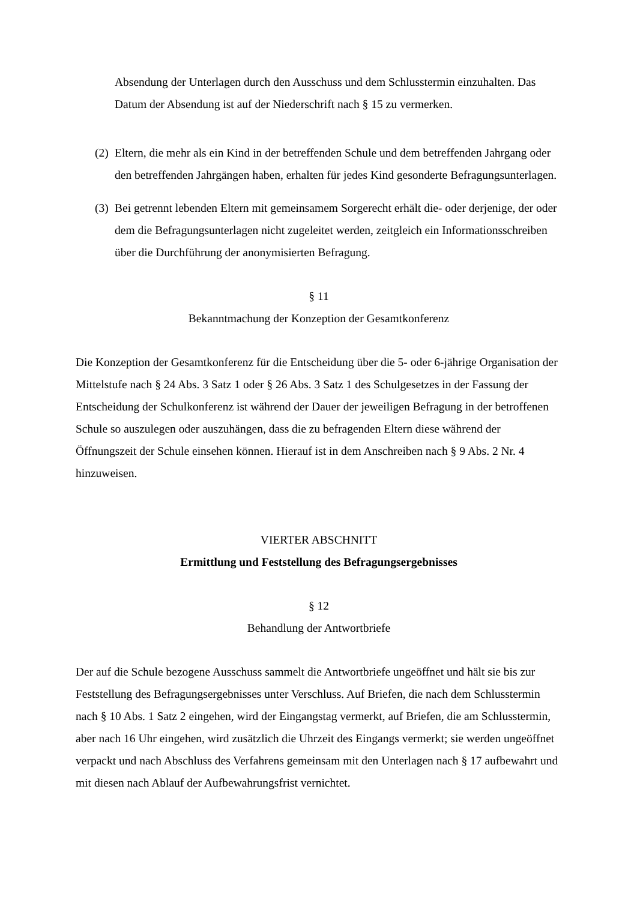Absendung der Unterlagen durch den Ausschuss und dem Schlusstermin einzuhalten. Das Datum der Absendung ist auf der Niederschrift nach § 15 zu vermerken.
(2)
Eltern, die mehr als ein Kind in der betreffenden Schule und dem betreffenden Jahrgang oder den betreffenden Jahrgängen haben, erhalten für jedes Kind gesonderte Befragungsunterlagen.
(3)
Bei getrennt lebenden Eltern mit gemeinsamem Sorgerecht erhält die- oder derjenige, der oder dem die Befragungsunterlagen nicht zugeleitet werden, zeitgleich ein Informationsschreiben über die Durchführung der anonymisierten Befragung.
§ 11
Bekanntmachung der Konzeption der Gesamtkonferenz
Die Konzeption der Gesamtkonferenz für die Entscheidung über die 5- oder 6-jährige Organisation der Mittelstufe nach § 24 Abs. 3 Satz 1 oder § 26 Abs. 3 Satz 1 des Schulgesetzes in der Fassung der Entscheidung der Schulkonferenz ist während der Dauer der jeweiligen Befragung in der betroffenen Schule so auszulegen oder auszuhängen, dass die zu befragenden Eltern diese während der Öffnungszeit der Schule einsehen können. Hierauf ist in dem Anschreiben nach § 9 Abs. 2 Nr. 4 hinzuweisen.
VIERTER ABSCHNITT
Ermittlung und Feststellung des Befragungsergebnisses
§ 12
Behandlung der Antwortbriefe
Der auf die Schule bezogene Ausschuss sammelt die Antwortbriefe ungeöffnet und hält sie bis zur Feststellung des Befragungsergebnisses unter Verschluss. Auf Briefen, die nach dem Schlusstermin nach § 10 Abs. 1 Satz 2 eingehen, wird der Eingangstag vermerkt, auf Briefen, die am Schlusstermin, aber nach 16 Uhr eingehen, wird zusätzlich die Uhrzeit des Eingangs vermerkt; sie werden ungeöffnet verpackt und nach Abschluss des Verfahrens gemeinsam mit den Unterlagen nach § 17 aufbewahrt und mit diesen nach Ablauf der Aufbewahrungsfrist vernichtet.